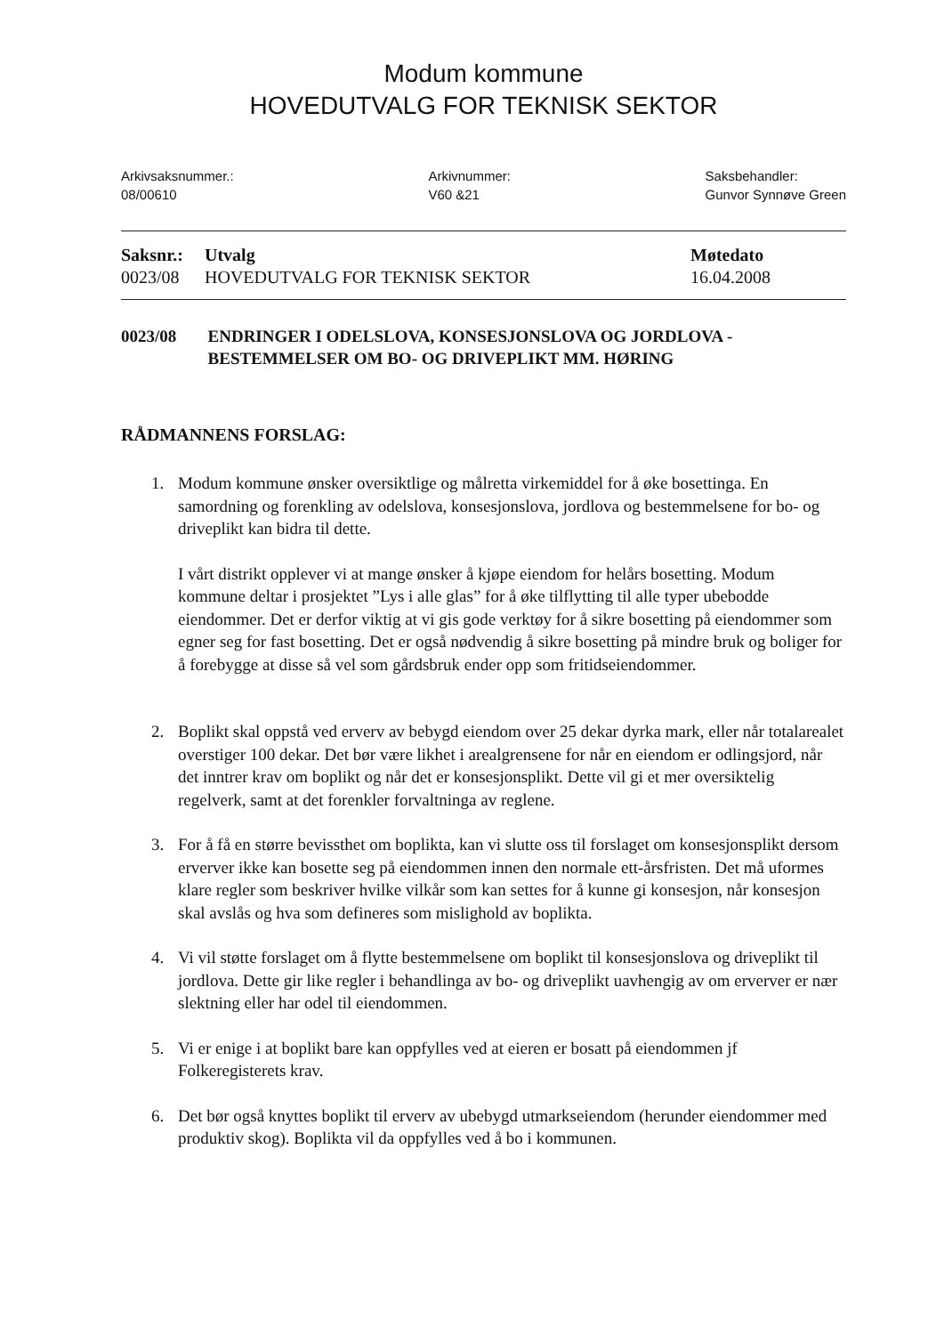Modum kommune
HOVEDUTVALG FOR TEKNISK SEKTOR
Arkivsaksnummer.:
08/00610
Arkivnummer:
V60 &21
Saksbehandler:
Gunvor Synnøve Green
| Saksnr.: | Utvalg | Møtedato |
| --- | --- | --- |
| 0023/08 | HOVEDUTVALG FOR TEKNISK SEKTOR | 16.04.2008 |
0023/08 ENDRINGER I ODELSLOVA, KONSESJONSLOVA OG JORDLOVA - BESTEMMELSER OM BO- OG DRIVEPLIKT MM. HØRING
RÅDMANNENS FORSLAG:
1. Modum kommune ønsker oversiktlige og målretta virkemiddel for å øke bosettinga. En samordning og forenkling av odelslova, konsesjonslova, jordlova og bestemmelsene for bo- og driveplikt kan bidra til dette.
I vårt distrikt opplever vi at mange ønsker å kjøpe eiendom for helårs bosetting. Modum kommune deltar i prosjektet ”Lys i alle glas” for å øke tilflytting til alle typer ubebodde eiendommer. Det er derfor viktig at vi gis gode verktøy for å sikre bosetting på eiendommer som egner seg for fast bosetting. Det er også nødvendig å sikre bosetting på mindre bruk og boliger for å forebygge at disse så vel som gårdsbruk ender opp som fritidseiendommer.
2. Boplikt skal oppstå ved erverv av bebygd eiendom over 25 dekar dyrka mark, eller når totalarealet overstiger 100 dekar. Det bør være likhet i arealgrensene for når en eiendom er odlingsjord, når det inntrer krav om boplikt og når det er konsesjonsplikt. Dette vil gi et mer oversiktelig regelverk, samt at det forenkler forvaltninga av reglene.
3. For å få en større bevissthet om boplikta, kan vi slutte oss til forslaget om konsesjonsplikt dersom erverver ikke kan bosette seg på eiendommen innen den normale ett-årsfristen. Det må uformes klare regler som beskriver hvilke vilkår som kan settes for å kunne gi konsesjon, når konsesjon skal avslås og hva som defineres som mislighold av boplikta.
4. Vi vil støtte forslaget om å flytte bestemmelsene om boplikt til konsesjonslova og driveplikt til jordlova. Dette gir like regler i behandlinga av bo- og driveplikt uavhengig av om erverver er nær slektning eller har odel til eiendommen.
5. Vi er enige i at boplikt bare kan oppfylles ved at eieren er bosatt på eiendommen jf Folkeregisterets krav.
6. Det bør også knyttes boplikt til erverv av ubebygd utmarkseiendom (herunder eiendommer med produktiv skog). Boplikta vil da oppfylles ved å bo i kommunen.